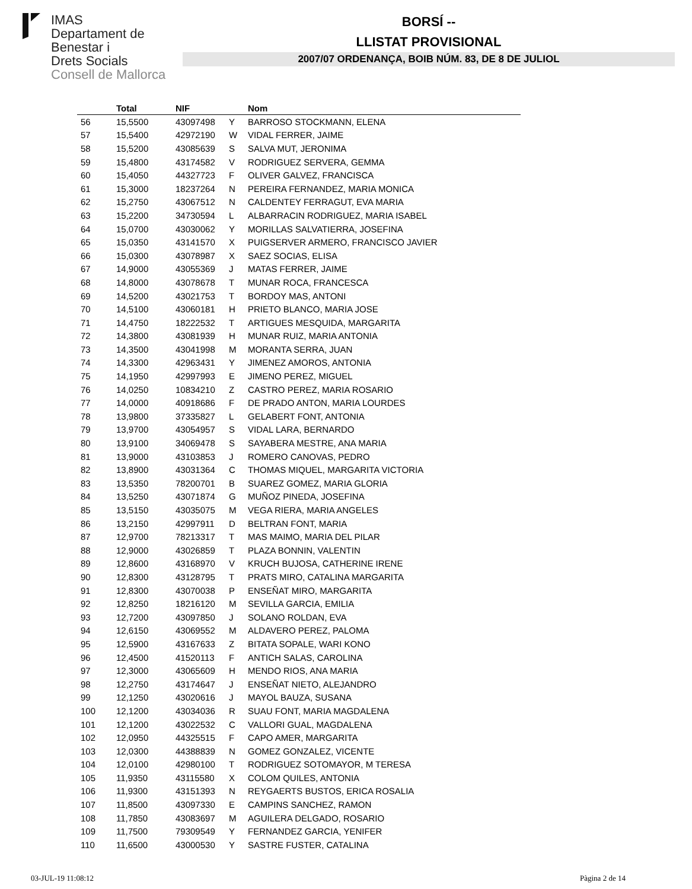IMAS
Departament de
Benestar i
Drets Socials
Consell de Mallorca
BORSÍ --
LLISTAT PROVISIONAL
2007/07 ORDENANÇA, BOIB NÚM. 83, DE 8 DE JULIOL
| | Total | NIF | | Nom |
| --- | --- | --- | --- | --- |
| 56 | 15,5500 | 43097498 | Y | BARROSO STOCKMANN, ELENA |
| 57 | 15,5400 | 42972190 | W | VIDAL FERRER, JAIME |
| 58 | 15,5200 | 43085639 | S | SALVA MUT, JERONIMA |
| 59 | 15,4800 | 43174582 | V | RODRIGUEZ SERVERA, GEMMA |
| 60 | 15,4050 | 44327723 | F | OLIVER GALVEZ, FRANCISCA |
| 61 | 15,3000 | 18237264 | N | PEREIRA FERNANDEZ, MARIA MONICA |
| 62 | 15,2750 | 43067512 | N | CALDENTEY FERRAGUT, EVA MARIA |
| 63 | 15,2200 | 34730594 | L | ALBARRACIN RODRIGUEZ, MARIA ISABEL |
| 64 | 15,0700 | 43030062 | Y | MORILLAS SALVATIERRA, JOSEFINA |
| 65 | 15,0350 | 43141570 | X | PUIGSERVER ARMERO, FRANCISCO JAVIER |
| 66 | 15,0300 | 43078987 | X | SAEZ SOCIAS, ELISA |
| 67 | 14,9000 | 43055369 | J | MATAS FERRER, JAIME |
| 68 | 14,8000 | 43078678 | T | MUNAR ROCA, FRANCESCA |
| 69 | 14,5200 | 43021753 | T | BORDOY MAS, ANTONI |
| 70 | 14,5100 | 43060181 | H | PRIETO BLANCO, MARIA JOSE |
| 71 | 14,4750 | 18222532 | T | ARTIGUES MESQUIDA, MARGARITA |
| 72 | 14,3800 | 43081939 | H | MUNAR RUIZ, MARIA ANTONIA |
| 73 | 14,3500 | 43041998 | M | MORANTA SERRA, JUAN |
| 74 | 14,3300 | 42963431 | Y | JIMENEZ AMOROS, ANTONIA |
| 75 | 14,1950 | 42997993 | E | JIMENO PEREZ, MIGUEL |
| 76 | 14,0250 | 10834210 | Z | CASTRO PEREZ, MARIA ROSARIO |
| 77 | 14,0000 | 40918686 | F | DE PRADO ANTON, MARIA LOURDES |
| 78 | 13,9800 | 37335827 | L | GELABERT FONT, ANTONIA |
| 79 | 13,9700 | 43054957 | S | VIDAL LARA, BERNARDO |
| 80 | 13,9100 | 34069478 | S | SAYABERA MESTRE, ANA MARIA |
| 81 | 13,9000 | 43103853 | J | ROMERO CANOVAS, PEDRO |
| 82 | 13,8900 | 43031364 | C | THOMAS MIQUEL, MARGARITA VICTORIA |
| 83 | 13,5350 | 78200701 | B | SUAREZ GOMEZ, MARIA GLORIA |
| 84 | 13,5250 | 43071874 | G | MUÑOZ PINEDA, JOSEFINA |
| 85 | 13,5150 | 43035075 | M | VEGA RIERA, MARIA ANGELES |
| 86 | 13,2150 | 42997911 | D | BELTRAN FONT, MARIA |
| 87 | 12,9700 | 78213317 | T | MAS MAIMO, MARIA DEL PILAR |
| 88 | 12,9000 | 43026859 | T | PLAZA BONNIN, VALENTIN |
| 89 | 12,8600 | 43168970 | V | KRUCH BUJOSA, CATHERINE IRENE |
| 90 | 12,8300 | 43128795 | T | PRATS MIRO, CATALINA MARGARITA |
| 91 | 12,8300 | 43070038 | P | ENSEÑAT MIRO, MARGARITA |
| 92 | 12,8250 | 18216120 | M | SEVILLA GARCIA, EMILIA |
| 93 | 12,7200 | 43097850 | J | SOLANO ROLDAN, EVA |
| 94 | 12,6150 | 43069552 | M | ALDAVERO PEREZ, PALOMA |
| 95 | 12,5900 | 43167633 | Z | BITATA SOPALE, WARI KONO |
| 96 | 12,4500 | 41520113 | F | ANTICH SALAS, CAROLINA |
| 97 | 12,3000 | 43065609 | H | MENDO RIOS, ANA MARIA |
| 98 | 12,2750 | 43174647 | J | ENSEÑAT NIETO, ALEJANDRO |
| 99 | 12,1250 | 43020616 | J | MAYOL BAUZA, SUSANA |
| 100 | 12,1200 | 43034036 | R | SUAU FONT, MARIA MAGDALENA |
| 101 | 12,1200 | 43022532 | C | VALLORI GUAL, MAGDALENA |
| 102 | 12,0950 | 44325515 | F | CAPO AMER, MARGARITA |
| 103 | 12,0300 | 44388839 | N | GOMEZ GONZALEZ, VICENTE |
| 104 | 12,0100 | 42980100 | T | RODRIGUEZ SOTOMAYOR, M TERESA |
| 105 | 11,9350 | 43115580 | X | COLOM QUILES, ANTONIA |
| 106 | 11,9300 | 43151393 | N | REYGAERTS BUSTOS, ERICA ROSALIA |
| 107 | 11,8500 | 43097330 | E | CAMPINS SANCHEZ, RAMON |
| 108 | 11,7850 | 43083697 | M | AGUILERA DELGADO, ROSARIO |
| 109 | 11,7500 | 79309549 | Y | FERNANDEZ GARCIA, YENIFER |
| 110 | 11,6500 | 43000530 | Y | SASTRE FUSTER, CATALINA |
03-JUL-19 11:08:12 Pàgina 2 de 14